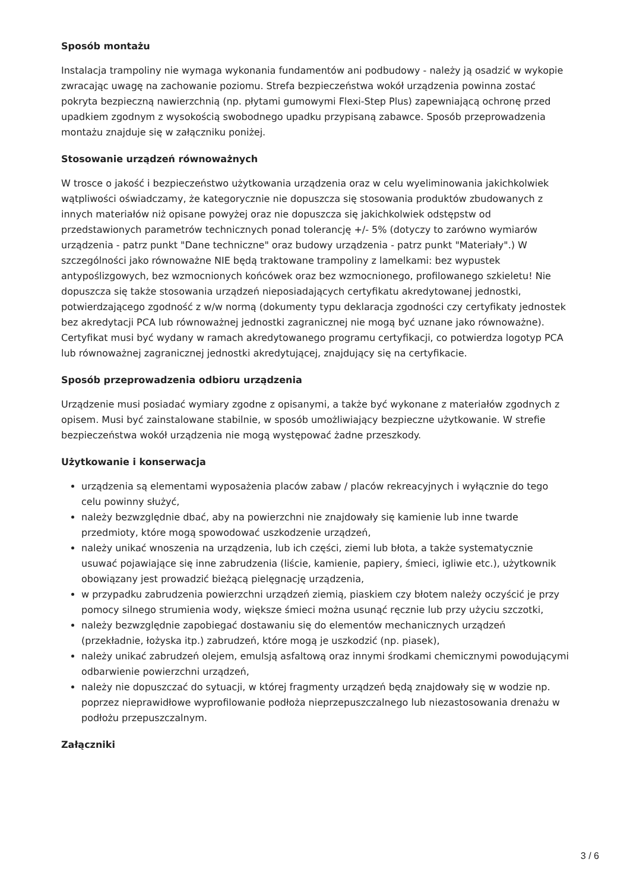Sposób montażu
Instalacja trampoliny nie wymaga wykonania fundamentów ani podbudowy - należy ją osadzić w wykopie zwracając uwagę na zachowanie poziomu. Strefa bezpieczeństwa wokół urządzenia powinna zostać pokryta bezpieczną nawierzchnią (np. płytami gumowymi Flexi-Step Plus) zapewniającą ochronę przed upadkiem zgodnym z wysokością swobodnego upadku przypisaną zabawce. Sposób przeprowadzenia montażu znajduje się w załączniku poniżej.
Stosowanie urządzeń równoważnych
W trosce o jakość i bezpieczeństwo użytkowania urządzenia oraz w celu wyeliminowania jakichkolwiek wątpliwości oświadczamy, że kategorycznie nie dopuszcza się stosowania produktów zbudowanych z innych materiałów niż opisane powyżej oraz nie dopuszcza się jakichkolwiek odstępstw od przedstawionych parametrów technicznych ponad tolerancję +/- 5% (dotyczy to zarówno wymiarów urządzenia - patrz punkt "Dane techniczne" oraz budowy urządzenia - patrz punkt "Materiały".) W szczególności jako równoważne NIE będą traktowane trampoliny z lamelkami: bez wypustek antypoślizgowych, bez wzmocnionych końcówek oraz bez wzmocnionego, profilowanego szkieletu! Nie dopuszcza się także stosowania urządzeń nieposiadających certyfikatu akredytowanej jednostki, potwierdzającego zgodność z w/w normą (dokumenty typu deklaracja zgodności czy certyfikaty jednostek bez akredytacji PCA lub równoważnej jednostki zagranicznej nie mogą być uznane jako równoważne). Certyfikat musi być wydany w ramach akredytowanego programu certyfikacji, co potwierdza logotyp PCA lub równoważnej zagranicznej jednostki akredytującej, znajdujący się na certyfikacie.
Sposób przeprowadzenia odbioru urządzenia
Urządzenie musi posiadać wymiary zgodne z opisanymi, a także być wykonane z materiałów zgodnych z opisem. Musi być zainstalowane stabilnie, w sposób umożliwiający bezpieczne użytkowanie. W strefie bezpieczeństwa wokół urządzenia nie mogą występować żadne przeszkody.
Użytkowanie i konserwacja
urządzenia są elementami wyposażenia placów zabaw / placów rekreacyjnych i wyłącznie do tego celu powinny służyć,
należy bezwzględnie dbać, aby na powierzchni nie znajdowały się kamienie lub inne twarde przedmioty, które mogą spowodować uszkodzenie urządzeń,
należy unikać wnoszenia na urządzenia, lub ich części, ziemi lub błota, a także systematycznie usuwać pojawiające się inne zabrudzenia (liście, kamienie, papiery, śmieci, igliwie etc.), użytkownik obowiązany jest prowadzić bieżącą pielęgnację urządzenia,
w przypadku zabrudzenia powierzchni urządzeń ziemią, piaskiem czy błotem należy oczyścić je przy pomocy silnego strumienia wody, większe śmieci można usunąć ręcznie lub przy użyciu szczotki,
należy bezwzględnie zapobiegać dostawaniu się do elementów mechanicznych urządzeń (przekładnie, łożyska itp.) zabrudzeń, które mogą je uszkodzić (np. piasek),
należy unikać zabrudzeń olejem, emulsją asfaltową oraz innymi środkami chemicznymi powodującymi odbarwienie powierzchni urządzeń,
należy nie dopuszczać do sytuacji, w której fragmenty urządzeń będą znajdowały się w wodzie np. poprzez nieprawidłowe wyprofilowanie podłoża nieprzepuszczalnego lub niezastosowania drenażu w podłożu przepuszczalnym.
Załączniki
3 / 6